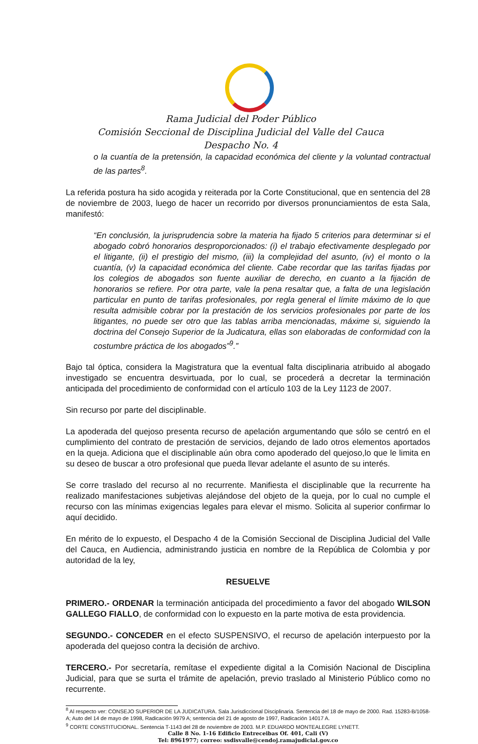Rama Judicial del Poder Público
Comisión Seccional de Disciplina Judicial del Valle del Cauca
Despacho No. 4
o la cuantía de la pretensión, la capacidad económica del cliente y la voluntad contractual de las partes<sup>8</sup>.
La referida postura ha sido acogida y reiterada por la Corte Constitucional, que en sentencia del 28 de noviembre de 2003, luego de hacer un recorrido por diversos pronunciamientos de esta Sala, manifestó:
“En conclusión, la jurisprudencia sobre la materia ha fijado 5 criterios para determinar si el abogado cobró honorarios desproporcionados: (i) el trabajo efectivamente desplegado por el litigante, (ii) el prestigio del mismo, (iii) la complejidad del asunto, (iv) el monto o la cuantía, (v) la capacidad económica del cliente. Cabe recordar que las tarifas fijadas por los colegios de abogados son fuente auxiliar de derecho, en cuanto a la fijación de honorarios se refiere. Por otra parte, vale la pena resaltar que, a falta de una legislación particular en punto de tarifas profesionales, por regla general el límite máximo de lo que resulta admisible cobrar por la prestación de los servicios profesionales por parte de los litigantes, no puede ser otro que las tablas arriba mencionadas, máxime si, siguiendo la doctrina del Consejo Superior de la Judicatura, ellas son elaboradas de conformidad con la costumbre práctica de los abogados”<sup>9</sup>.”
Bajo tal óptica, considera la Magistratura que la eventual falta disciplinaria atribuido al abogado investigado se encuentra desvirtuada, por lo cual, se procederá a decretar la terminación anticipada del procedimiento de conformidad con el artículo 103 de la Ley 1123 de 2007.
Sin recurso por parte del disciplinable.
La apoderada del quejoso presenta recurso de apelación argumentando que sólo se centró en el cumplimiento del contrato de prestación de servicios, dejando de lado otros elementos aportados en la queja. Adiciona que el disciplinable aún obra como apoderado del quejoso,lo que le limita en su deseo de buscar a otro profesional que pueda llevar adelante el asunto de su interés.
Se corre traslado del recurso al no recurrente. Manifiesta el disciplinable que la recurrente ha realizado manifestaciones subjetivas alejándose del objeto de la queja, por lo cual no cumple el recurso con las mínimas exigencias legales para elevar el mismo. Solicita al superior confirmar lo aquí decidido.
En mérito de lo expuesto, el Despacho 4 de la Comisión Seccional de Disciplina Judicial del Valle del Cauca, en Audiencia, administrando justicia en nombre de la República de Colombia y por autoridad de la ley,
RESUELVE
PRIMERO.- ORDENAR la terminación anticipada del procedimiento a favor del abogado WILSON GALLEGO FIALLO, de conformidad con lo expuesto en la parte motiva de esta providencia.
SEGUNDO.- CONCEDER en el efecto SUSPENSIVO, el recurso de apelación interpuesto por la apoderada del quejoso contra la decisión de archivo.
TERCERO.- Por secretaría, remítase el expediente digital a la Comisión Nacional de Disciplina Judicial, para que se surta el trámite de apelación, previo traslado al Ministerio Público como no recurrente.
<sup>8</sup> Al respecto ver: CONSEJO SUPERIOR DE LA JUDICATURA. Sala Jurisdiccional Disciplinaria. Sentencia del 18 de mayo de 2000. Rad. 15283-B/1058-A; Auto del 14 de mayo de 1998, Radicación 9979 A; sentencia del 21 de agosto de 1997, Radicación 14017 A.
<sup>9</sup> CORTE CONSTITUCIONAL. Sentencia T-1143 del 28 de noviembre de 2003. M.P. EDUARDO MONTEALEGRE LYNETT.
Calle 8 No. 1-16 Edificio Entreceibas Of. 401, Cali (V)
Tel: 8961977; correo: ssdisvalle@cendoj.ramajudicial.gov.co